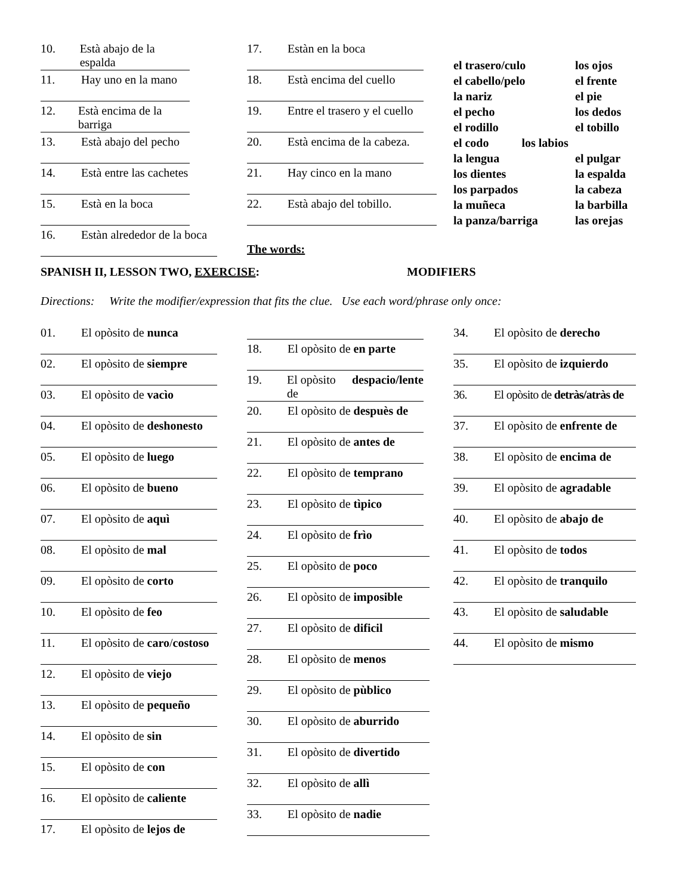10. Està abajo de la espalda
11. Hay uno en la mano
12. Està encima de la barriga
13. Està abajo del pecho
14. Està entre las cachetes
15. Està en la boca
16. Estàn alrededor de la boca
17. Estàn en la boca
18. Està encima del cuello
19. Entre el trasero y el cuello
20. Està encima de la cabeza.
21. Hay cinco en la mano
22. Està abajo del tobillo.
The words:
el trasero/culo los ojos el cabello/pelo el frente la nariz el pie el pecho los dedos el rodillo el tobillo el codo los labios la lengua el pulgar los dientes la espalda los parpados la cabeza la muñeca la barbilla la panza/barriga las orejas
SPANISH II, LESSON TWO, EXERCISE: MODIFIERS
Directions: Write the modifier/expression that fits the clue. Use each word/phrase only once:
01. El opòsito de nunca
02. El opòsito de siempre
03. El opòsito de vacìo
04. El opòsito de deshonesto
05. El opòsito de luego
06. El opòsito de bueno
07. El opòsito de aquì
08. El opòsito de mal
09. El opòsito de corto
10. El opòsito de feo
11. El opòsito de caro / costoso
12. El opòsito de viejo
13. El opòsito de pequeño
14. El opòsito de sin
15. El opòsito de con
16. El opòsito de caliente
17. El opòsito de lejos de
18. El opòsito de en parte
19. El opòsito de despacio/lente
20. El opòsito de despuès de
21. El opòsito de antes de
22. El opòsito de temprano
23. El opòsito de tìpico
24. El opòsito de frìo
25. El opòsito de poco
26. El opòsito de imposible
27. El opòsito de dificil
28. El opòsito de menos
29. El opòsito de pùblico
30. El opòsito de aburrido
31. El opòsito de divertido
32. El opòsito de allì
33. El opòsito de nadie
34. El opòsito de derecho
35. El opòsito de izquierdo
36. El opòsito de detràs/atràs de
37. El opòsito de enfrente de
38. El opòsito de encima de
39. El opòsito de agradable
40. El opòsito de abajo de
41. El opòsito de todos
42. El opòsito de tranquilo
43. El opòsito de saludable
44. El opòsito de mismo